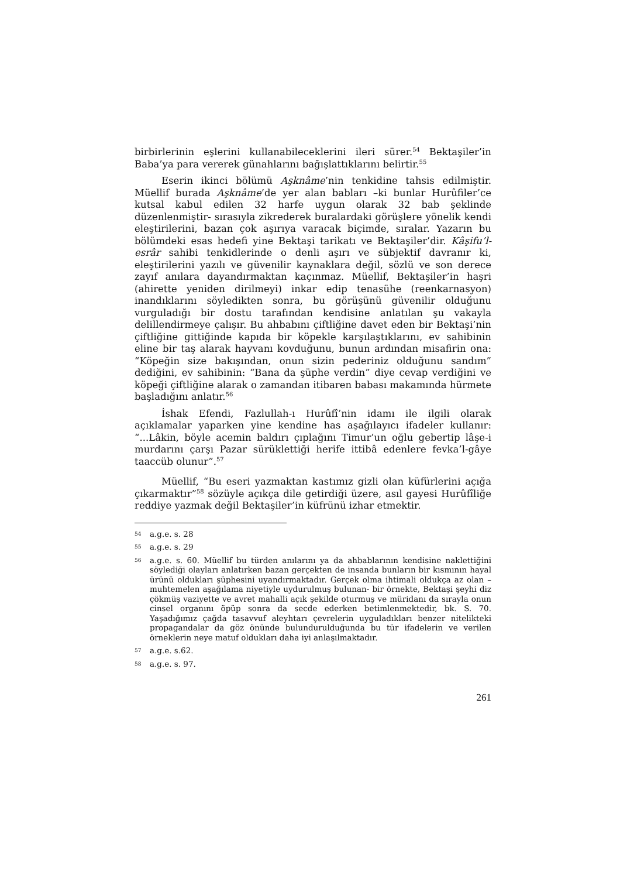birbirlerinin eşlerini kullanabileceklerini ileri sürer.<sup>54</sup> Bektaşiler’in Baba’ya para vererek günahlarını bağışlattıklarını belirtir.<sup>55</sup>
Eserin ikinci bölümü Aşknâme’nin tenkidine tahsis edilmiştir. Müellif burada Aşknâme’de yer alan babları –ki bunlar Hurûfiler’ce kutsal kabul edilen 32 harfe uygun olarak 32 bab şeklinde düzenlenmiştir- sırasıyla zikrederek buralardaki görüşlere yönelik kendi eleştirilerini, bazan çok aşırıya varacak biçimde, sıralar. Yazarın bu bölümdeki esas hedefi yine Bektaşi tarikatı ve Bektaşiler’dir. Kâşifu’l-esrâr sahibi tenkidlerinde o denli aşırı ve sübjektif davranır ki, eleştirilerini yazılı ve güvenilir kaynaklara değil, sözlü ve son derece zayıf anılara dayandırmaktan kaçınmaz. Müellif, Bektaşiler’in haşri (ahirette yeniden dirilmeyi) inkar edip tenasühe (reenkarnasyon) inandıklarını söyledikten sonra, bu görüşünü güvenilir olduğunu vurguladığı bir dostu tarafından kendisine anlatılan şu vakayla delillendirmeye çalışır. Bu ahbabını çiftliğine davet eden bir Bektaşi’nin çiftliğine gittiğinde kapıda bir köpekle karşılaştıklarını, ev sahibinin eline bir taş alarak hayvanı kovduğunu, bunun ardından misafirin ona: “Köpeğin size bakışından, onun sizin pederiniz olduğunu sandım” dediğini, ev sahibinin: “Bana da şüphe verdin” diye cevap verdiğini ve köpeği çiftliğine alarak o zamandan itibaren babası makamında hürmete başladığını anlatır.<sup>56</sup>
İshak Efendi, Fazlullah-ı Hurûfî’nin idamı ile ilgili olarak açıklamalar yaparken yine kendine has aşağılayıcı ifadeler kullanır: “...Lâkin, böyle acemin baldırı çıplağını Timur’un oğlu gebertip lâşe-i murdarını çarşı Pazar sürüklettiği herife ittibâ edenlere fevka’l-gâye taaccüb olunur”.<sup>57</sup>
Müellif, “Bu eseri yazmaktan kastımız gizli olan küfürlerini açığa çıkarmaktır”<sup>58</sup> sözüyle açıkça dile getirdiği üzere, asıl gayesi Hurûfîliğe reddiye yazmak değil Bektaşiler’in küfrünü izhar etmektir.
54 a.g.e. s. 28
55 a.g.e. s. 29
56 a.g.e. s. 60. Müellif bu türden anılarını ya da ahbablarının kendisine naklettiğini söylediği olayları anlatırken bazan gerçekten de insanda bunların bir kısmının hayal ürünü oldukları şüphesini uyandırmaktadır. Gerçek olma ihtimali oldukça az olan –muhtemelen aşağılama niyetiyle uydurulmuş bulunan- bir örnekte, Bektaşi şeyhi diz çökmüş vaziyette ve avret mahalli açık şekilde oturmuş ve müridanı da sırayla onun cinsel organını öpüp sonra da secde ederken betimlenmektedir, bk. S. 70. Yaşadığımız çağda tasavvuf aleyhtarı çevrelerin uyguladıkları benzer nitelikteki propagandalar da göz önünde bulundurulduğunda bu tür ifadelerin ve verilen örneklerin neye matuf oldukları daha iyi anlaşılmaktadır.
57 a.g.e. s.62.
58 a.g.e. s. 97.
261